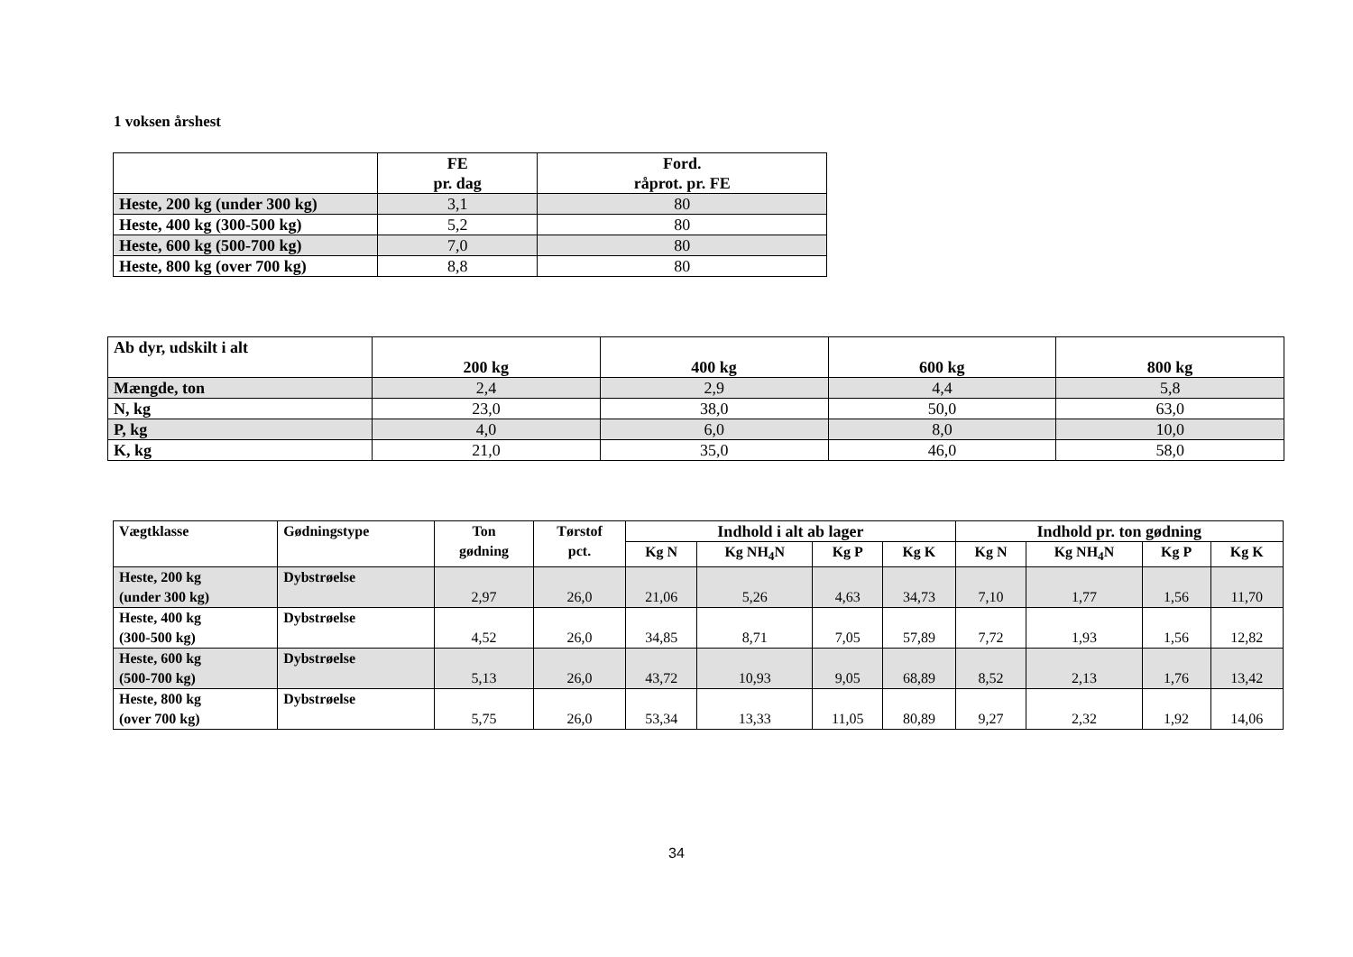1 voksen årshest
| | FE pr. dag | Ford. råprot. pr. FE |
| --- | --- | --- |
| Heste, 200 kg (under 300 kg) | 3,1 | 80 |
| Heste, 400 kg (300-500 kg) | 5,2 | 80 |
| Heste, 600 kg (500-700 kg) | 7,0 | 80 |
| Heste, 800 kg (over 700 kg) | 8,8 | 80 |
| Ab dyr, udskilt i alt | 200 kg | 400 kg | 600 kg | 800 kg |
| --- | --- | --- | --- | --- |
| Mængde, ton | 2,4 | 2,9 | 4,4 | 5,8 |
| N, kg | 23,0 | 38,0 | 50,0 | 63,0 |
| P, kg | 4,0 | 6,0 | 8,0 | 10,0 |
| K, kg | 21,0 | 35,0 | 46,0 | 58,0 |
| Vægtklasse | Gødningstype | Ton gødning | Tørstof pct. | Indhold i alt ab lager | | | | Indhold pr. ton gødning | | | |
| --- | --- | --- | --- | --- | --- | --- | --- | --- | --- | --- | --- |
| | | | | Kg N | Kg NH<sub>4</sub>N | Kg P | Kg K | Kg N | Kg NH<sub>4</sub>N | Kg P | Kg K |
| Heste, 200 kg (under 300 kg) | Dybstrøelse | 2,97 | 26,0 | 21,06 | 5,26 | 4,63 | 34,73 | 7,10 | 1,77 | 1,56 | 11,70 |
| Heste, 400 kg (300-500 kg) | Dybstrøelse | 4,52 | 26,0 | 34,85 | 8,71 | 7,05 | 57,89 | 7,72 | 1,93 | 1,56 | 12,82 |
| Heste, 600 kg (500-700 kg) | Dybstrøelse | 5,13 | 26,0 | 43,72 | 10,93 | 9,05 | 68,89 | 8,52 | 2,13 | 1,76 | 13,42 |
| Heste, 800 kg (over 700 kg) | Dybstrøelse | 5,75 | 26,0 | 53,34 | 13,33 | 11,05 | 80,89 | 9,27 | 2,32 | 1,92 | 14,06 |
34